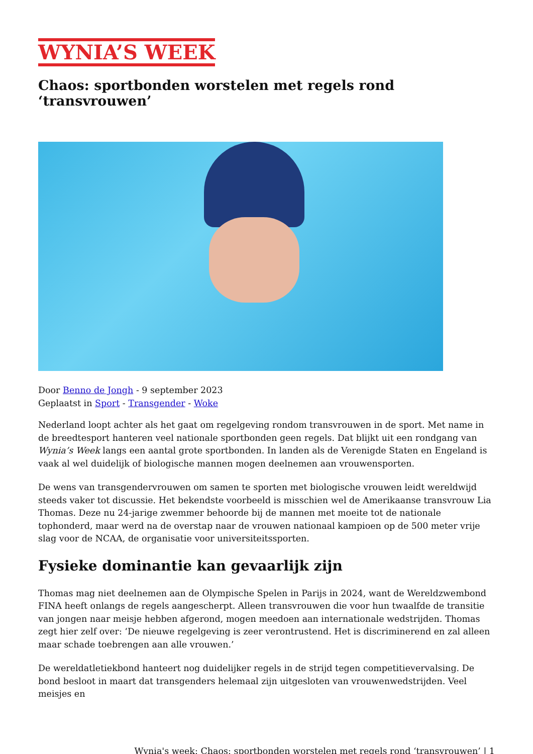WYNIA’S WEEK
Chaos: sportbonden worstelen met regels rond ‘transvrouwen’
Door Benno de Jongh - 9 september 2023
Geplaatst in Sport - Transgender - Woke
Nederland loopt achter als het gaat om regelgeving rondom transvrouwen in de sport. Met name in de breedtesport hanteren veel nationale sportbonden geen regels. Dat blijkt uit een rondgang van Wynia’s Week langs een aantal grote sportbonden. In landen als de Verenigde Staten en Engeland is vaak al wel duidelijk of biologische mannen mogen deelnemen aan vrouwensporten.
De wens van transgendervrouwen om samen te sporten met biologische vrouwen leidt wereldwijd steeds vaker tot discussie. Het bekendste voorbeeld is misschien wel de Amerikaanse transvrouw Lia Thomas. Deze nu 24-jarige zwemmer behoorde bij de mannen met moeite tot de nationale tophonderd, maar werd na de overstap naar de vrouwen nationaal kampioen op de 500 meter vrije slag voor de NCAA, de organisatie voor universiteitssporten.
Fysieke dominantie kan gevaarlijk zijn
Thomas mag niet deelnemen aan de Olympische Spelen in Parijs in 2024, want de Wereldzwembond FINA heeft onlangs de regels aangescherpt. Alleen transvrouwen die voor hun twaalfde de transitie van jongen naar meisje hebben afgerond, mogen meedoen aan internationale wedstrijden. Thomas zegt hier zelf over: ‘De nieuwe regelgeving is zeer verontrustend. Het is discriminerend en zal alleen maar schade toebrengen aan alle vrouwen.’
De wereldatletiekbond hanteert nog duidelijker regels in de strijd tegen competitievervalsing. De bond besloot in maart dat transgenders helemaal zijn uitgesloten van vrouwenwedstrijden. Veel meisjes en
Wynia's week: Chaos: sportbonden worstelen met regels rond ‘transvrouwen’ | 1